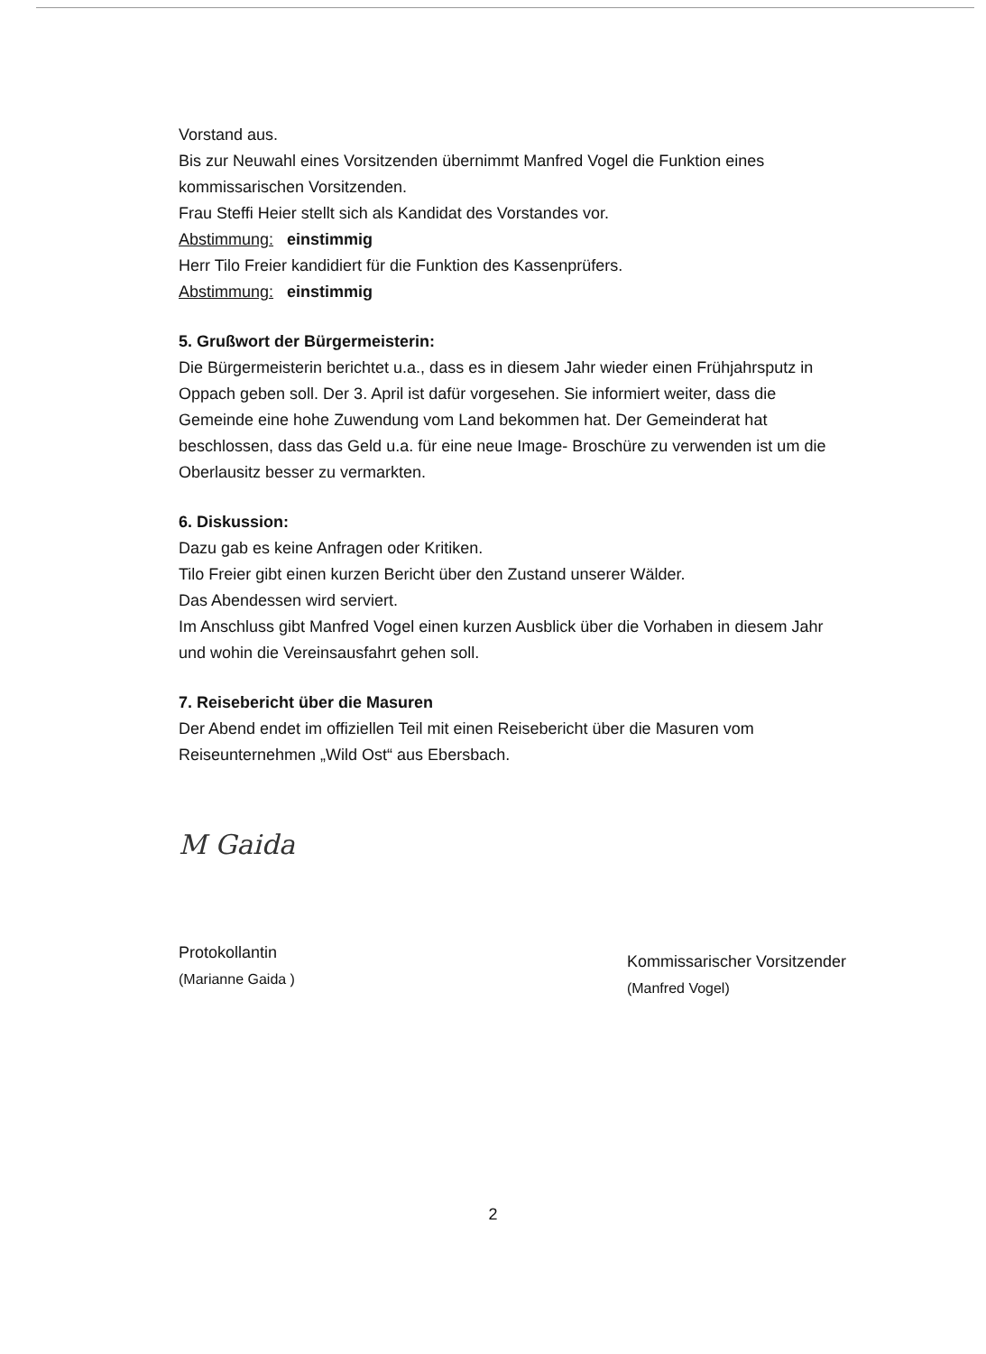Vorstand aus.
Bis zur Neuwahl eines Vorsitzenden übernimmt Manfred Vogel die Funktion eines kommissarischen Vorsitzenden.
Frau Steffi Heier stellt sich als Kandidat des Vorstandes vor.
Abstimmung: einstimmig
Herr Tilo Freier kandidiert für die Funktion des Kassenprüfers.
Abstimmung: einstimmig
5. Grußwort der Bürgermeisterin:
Die Bürgermeisterin berichtet u.a., dass es in diesem Jahr wieder einen Frühjahrsputz in Oppach geben soll. Der 3. April ist dafür vorgesehen. Sie informiert weiter, dass die Gemeinde eine hohe Zuwendung vom Land bekommen hat. Der Gemeinderat hat beschlossen, dass das Geld u.a. für eine neue Image- Broschüre zu verwenden ist um die Oberlausitz besser zu vermarkten.
6. Diskussion:
Dazu gab es keine Anfragen oder Kritiken.
Tilo Freier gibt einen kurzen Bericht über den Zustand unserer Wälder.
Das Abendessen wird serviert.
Im Anschluss gibt Manfred Vogel einen kurzen Ausblick über die Vorhaben in diesem Jahr und wohin die Vereinsausfahrt gehen soll.
7. Reisebericht über die Masuren
Der Abend endet im offiziellen Teil mit einen Reisebericht über die Masuren vom Reiseunternehmen „Wild Ost“ aus Ebersbach.
M Gaida
Protokollantin
(Marianne Gaida )
Kommissarischer Vorsitzender
(Manfred Vogel)
2